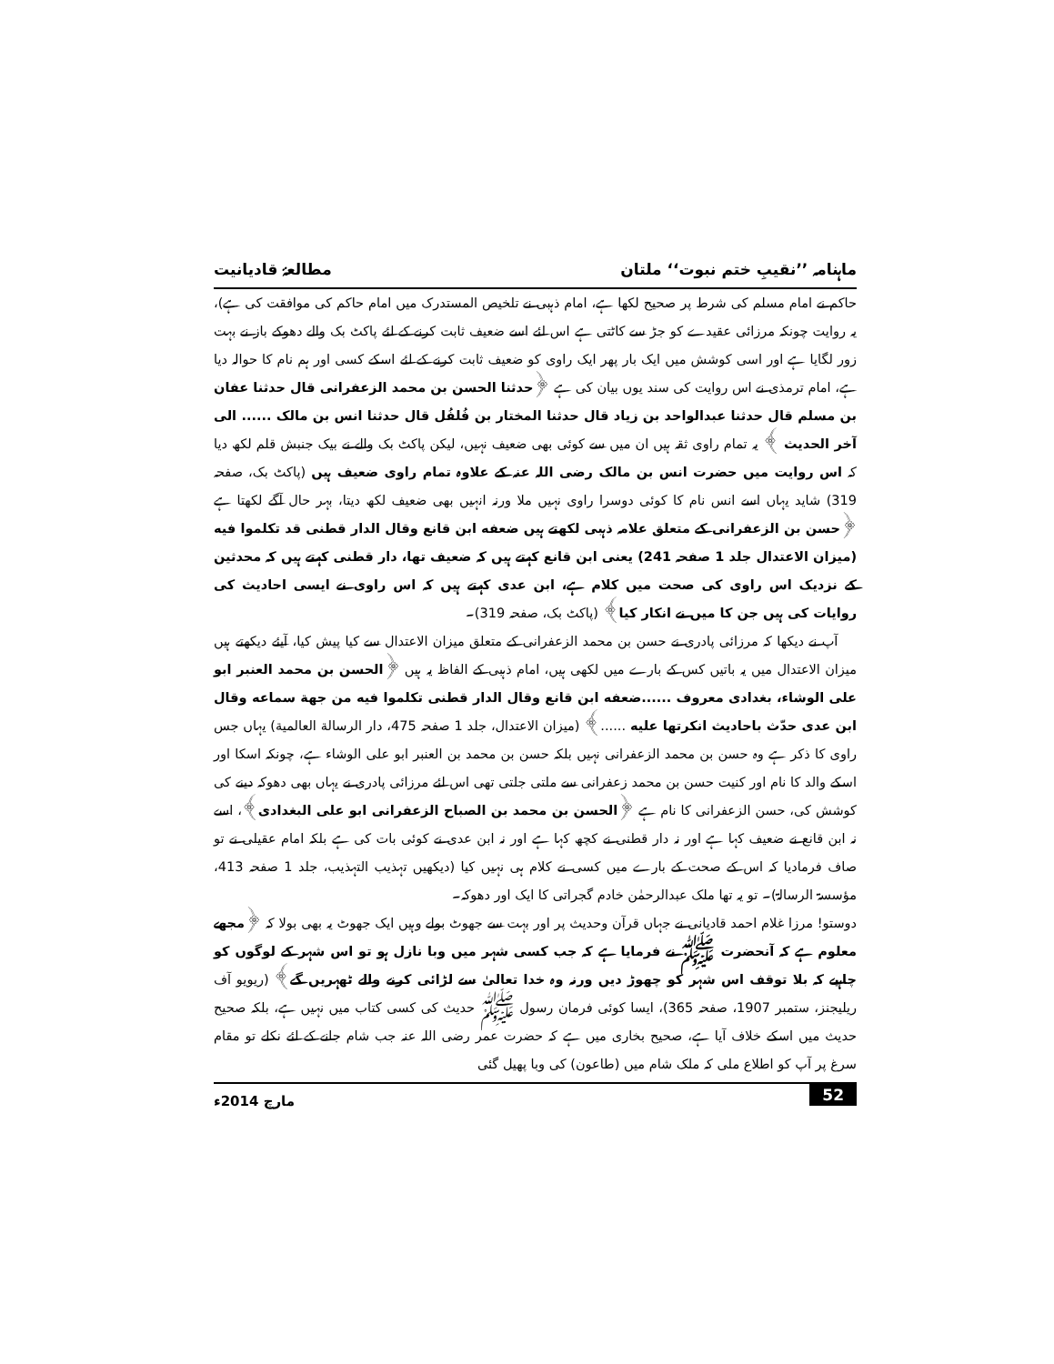ماہنامہ ’’نقیبِ ختم نبوت‘‘ ملتان مطالعۂ قادیانیت
حاکم نے امام مسلم کی شرط پر صحیح لکھا ہے، امام ذہبی نے تلخیص المستدرک میں امام حاکم کی موافقت کی ہے)، یہ روایت چونکہ مرزائی عقیدے کو جڑ سے کاٹتی ہے اس لئے اسے ضعیف ثابت کرنے کے لئے پاکٹ بک والے دھوکے باز نے بہت زور لگایا ہے اور اسی کوشش میں ایک بار پھر ایک راوی کو ضعیف ثابت کرنے کے لئے اسکے کسی اور ہم نام کا حوالہ دیا ہے، امام ترمذی نے اس روایت کی سند یوں بیان کی ہے ﴿حدثنا الحسن بن محمد الزعفرانی قال حدثنا عفان بن مسلم قال حدثنا عبدالواحد بن زیاد قال حدثنا المختار بن فُلفُل قال حدثنا انس بن مالک ...... الی آخر الحدیث ﴾ یہ تمام راوی ثقہ ہیں ان میں سے کوئی بھی ضعیف نہیں، لیکن پاکٹ بک والے نے بیک جنبش قلم لکھ دیا کہ اس روایت میں حضرت انس بن مالک رضی اللہ عنہ کے علاوہ تمام راوی ضعیف ہیں (پاکٹ بک، صفحہ 319) شاید یہاں اسے انس نام کا کوئی دوسرا راوی نہیں ملا ورنہ انہیں بھی ضعیف لکھ دیتا، بہر حال آگے لکھتا ہے ﴿حسن بن الزعفرانی کے متعلق علامہ ذہبی لکھتے ہیں ضعفه ابن قانع وقال الدار قطنی قد تکلموا فیه (میزان الاعتدال جلد 1 صفحہ 241) یعنی ابن قانع کہتے ہیں کہ ضعیف تھا، دار قطنی کہتے ہیں کہ محدثین کے نزدیک اس راوی کی صحت میں کلام ہے، ابن عدی کہتے ہیں کہ اس راوی نے ایسی احادیث کی روایات کی ہیں جن کا میں نے انکار کیا﴾ (پاکٹ بک، صفحہ 319)۔
آپ نے دیکھا کہ مرزائی پادری نے حسن بن محمد الزعفرانی کے متعلق میزان الاعتدال سے کیا پیش کیا، آیئے دیکھتے ہیں میزان الاعتدال میں یہ باتیں کس کے بارے میں لکھی ہیں، امام ذہبی کے الفاظ یہ ہیں ﴿الحسن بن محمد العنبر ابو علی الوشاء، بغدادی معروف ......ضعفه ابن قانع وقال الدار قطنی تکلموا فیه من جهة سماعه وقال ابن عدی حدّث باحادیث انکرتها علیه ......﴾ (میزان الاعتدال، جلد 1 صفحہ 475، دار الرسالة العالمیة) یہاں جس راوی کا ذکر ہے وہ حسن بن محمد الزعفرانی نہیں بلکہ حسن بن محمد بن العنبر ابو علی الوشاء ہے، چونکہ اسکا اور اسکے والد کا نام اور کنیت حسن بن محمد زعفرانی سے ملتی جلتی تھی اس لئے مرزائی پادری نے یہاں بھی دھوکہ دینے کی کوشش کی، حسن الزعفرانی کا نام ہے ﴿الحسن بن محمد بن الصباح الزعفرانی ابو علی البغدادی﴾، اسے نہ ابن قانع نے ضعیف کہا ہے اور نہ دار قطنی نے کچھ کہا ہے اور نہ ابن عدی نے کوئی بات کی ہے بلکہ امام عقیلی نے تو صاف فرمادیا کہ اس کے صحت کے بارے میں کسی نے کلام ہی نہیں کیا (دیکھیں تہذیب التہذیب، جلد 1 صفحہ 413، مؤسسۃ الرسالۃ)۔ تو یہ تھا ملک عبدالرحمٰن خادم گجراتی کا ایک اور دھوکہ۔
دوستو! مرزا غلام احمد قادیانی نے جہاں قرآن وحدیث پر اور بہت سے جھوٹ بولے وہیں ایک جھوٹ یہ بھی بولا کہ ﴿مجھے معلوم ہے کہ آنحضرت ﷺ نے فرمایا ہے کہ جب کسی شہر میں وبا نازل ہو تو اس شہر کے لوگوں کو چاہیے کہ بلا توقف اس شہر کو چھوڑ دیں ورنہ وہ خدا تعالیٰ سے لڑائی کرنے والے ٹھہریں گے﴾ (ریویو آف ریلیجنز، ستمبر 1907، صفحہ 365)، ایسا کوئی فرمان رسول ﷺ حدیث کی کسی کتاب میں نہیں ہے، بلکہ صحیح حدیث میں اسکے خلاف آیا ہے، صحیح بخاری میں ہے کہ حضرت عمر رضی اللہ عنہ جب شام جانے کے لئے نکلے تو مقام سرغ پر آپ کو اطلاع ملی کہ ملک شام میں (طاعون) کی وبا پھیل گئی
52 مارچ 2014ء